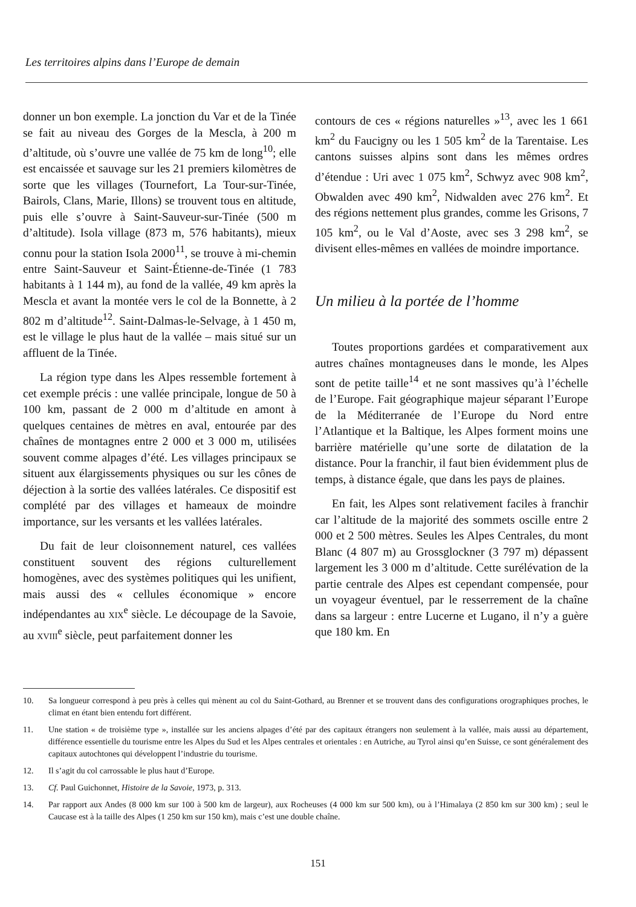Les territoires alpins dans l’Europe de demain
donner un bon exemple. La jonction du Var et de la Tinée se fait au niveau des Gorges de la Mescla, à 200 m d’altitude, où s’ouvre une vallée de 75 km de long<sup>10</sup>; elle est encaissée et sauvage sur les 21 premiers kilomètres de sorte que les villages (Tournefort, La Tour-sur-Tinée, Bairols, Clans, Marie, Illons) se trouvent tous en altitude, puis elle s’ouvre à Saint-Sauveur-sur-Tinée (500 m d’altitude). Isola village (873 m, 576 habitants), mieux connu pour la station Isola 2000<sup>11</sup>, se trouve à mi-chemin entre Saint-Sauveur et Saint-Étienne-de-Tinée (1 783 habitants à 1 144 m), au fond de la vallée, 49 km après la Mescla et avant la montée vers le col de la Bonnette, à 2 802 m d’altitude<sup>12</sup>. Saint-Dalmas-le-Selvage, à 1 450 m, est le village le plus haut de la vallée – mais situé sur un affluent de la Tinée.
La région type dans les Alpes ressemble fortement à cet exemple précis : une vallée principale, longue de 50 à 100 km, passant de 2 000 m d’altitude en amont à quelques centaines de mètres en aval, entourée par des chaînes de montagnes entre 2 000 et 3 000 m, utilisées souvent comme alpages d’été. Les villages principaux se situent aux élargissements physiques ou sur les cônes de déjection à la sortie des vallées latérales. Ce dispositif est complété par des villages et hameaux de moindre importance, sur les versants et les vallées latérales.
Du fait de leur cloisonnement naturel, ces vallées constituent souvent des régions culturellement homogènes, avec des systèmes politiques qui les unifient, mais aussi des « cellules économique » encore indépendantes au XIX<sup>e</sup> siècle. Le découpage de la Savoie, au XVIII<sup>e</sup> siècle, peut parfaitement donner les
contours de ces « régions naturelles »<sup>13</sup>, avec les 1 661 km<sup>2</sup> du Faucigny ou les 1 505 km<sup>2</sup> de la Tarentaise. Les cantons suisses alpins sont dans les mêmes ordres d’étendue : Uri avec 1 075 km<sup>2</sup>, Schwyz avec 908 km<sup>2</sup>, Obwalden avec 490 km<sup>2</sup>, Nidwalden avec 276 km<sup>2</sup>. Et des régions nettement plus grandes, comme les Grisons, 7 105 km<sup>2</sup>, ou le Val d’Aoste, avec ses 3 298 km<sup>2</sup>, se divisent elles-mêmes en vallées de moindre importance.
Un milieu à la portée de l’homme
Toutes proportions gardées et comparativement aux autres chaînes montagneuses dans le monde, les Alpes sont de petite taille<sup>14</sup> et ne sont massives qu’à l’échelle de l’Europe. Fait géographique majeur séparant l’Europe de la Méditerranée de l’Europe du Nord entre l’Atlantique et la Baltique, les Alpes forment moins une barrière matérielle qu’une sorte de dilatation de la distance. Pour la franchir, il faut bien évidemment plus de temps, à distance égale, que dans les pays de plaines.
En fait, les Alpes sont relativement faciles à franchir car l’altitude de la majorité des sommets oscille entre 2 000 et 2 500 mètres. Seules les Alpes Centrales, du mont Blanc (4 807 m) au Grossglockner (3 797 m) dépassent largement les 3 000 m d’altitude. Cette surélévation de la partie centrale des Alpes est cependant compensée, pour un voyageur éventuel, par le resserrement de la chaîne dans sa largeur : entre Lucerne et Lugano, il n’y a guère que 180 km. En
10. Sa longueur correspond à peu près à celles qui mènent au col du Saint-Gothard, au Brenner et se trouvent dans des configurations orographiques proches, le climat en étant bien entendu fort différent.
11. Une station « de troisième type », installée sur les anciens alpages d’été par des capitaux étrangers non seulement à la vallée, mais aussi au département, différence essentielle du tourisme entre les Alpes du Sud et les Alpes centrales et orientales : en Autriche, au Tyrol ainsi qu’en Suisse, ce sont généralement des capitaux autochtones qui développent l’industrie du tourisme.
12. Il s’agit du col carrossable le plus haut d’Europe.
13. Cf. Paul Guichonnet, Histoire de la Savoie, 1973, p. 313.
14. Par rapport aux Andes (8 000 km sur 100 à 500 km de largeur), aux Rocheuses (4 000 km sur 500 km), ou à l’Himalaya (2 850 km sur 300 km) ; seul le Caucase est à la taille des Alpes (1 250 km sur 150 km), mais c’est une double chaîne.
151